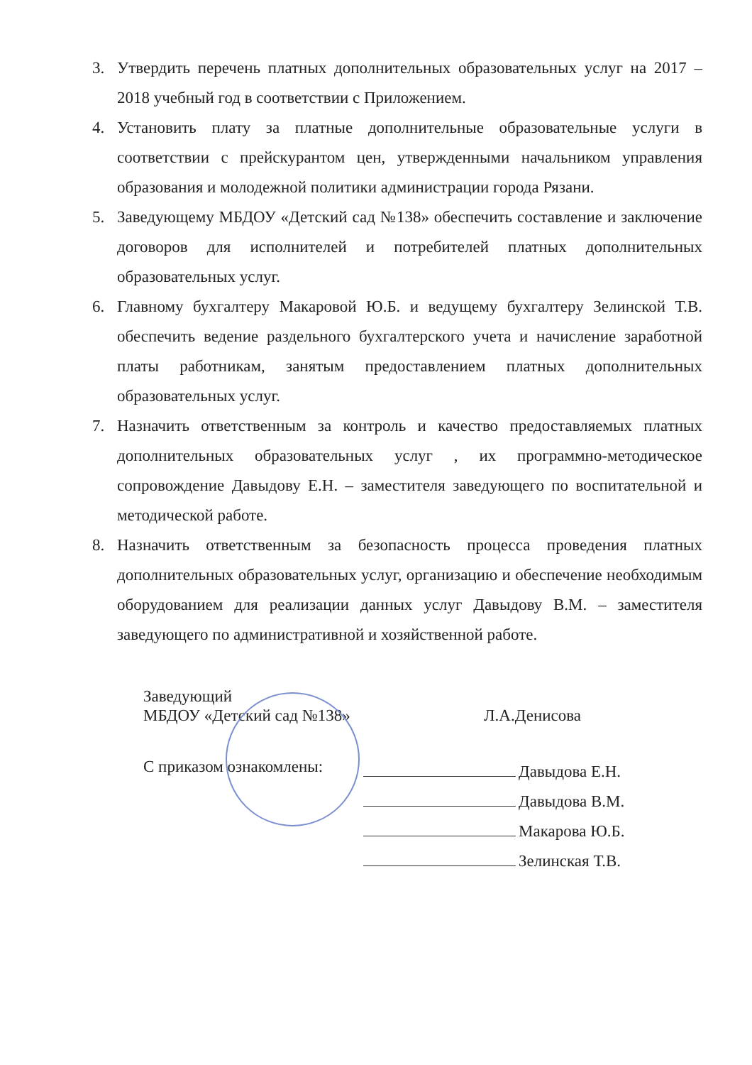3. Утвердить перечень платных дополнительных образовательных услуг на 2017 – 2018 учебный год в соответствии с Приложением.
4. Установить плату за платные дополнительные образовательные услуги в соответствии с прейскурантом цен, утвержденными начальником управления образования и молодежной политики администрации города Рязани.
5. Заведующему МБДОУ «Детский сад №138» обеспечить составление и заключение договоров для исполнителей и потребителей платных дополнительных образовательных услуг.
6. Главному бухгалтеру Макаровой Ю.Б. и ведущему бухгалтеру Зелинской Т.В. обеспечить ведение раздельного бухгалтерского учета и начисление заработной платы работникам, занятым предоставлением платных дополнительных образовательных услуг.
7. Назначить ответственным за контроль и качество предоставляемых платных дополнительных образовательных услуг , их программно-методическое сопровождение Давыдову Е.Н. – заместителя заведующего по воспитательной и методической работе.
8. Назначить ответственным за безопасность процесса проведения платных дополнительных образовательных услуг, организацию и обеспечение необходимым оборудованием для реализации данных услуг Давыдову В.М. – заместителя заведующего по административной и хозяйственной работе.
Заведующий
МБДОУ «Детский сад №138» Л.А.Денисова
С приказом ознакомлены:
Давыдова Е.Н.
Давыдова В.М.
Макарова Ю.Б.
Зелинская Т.В.